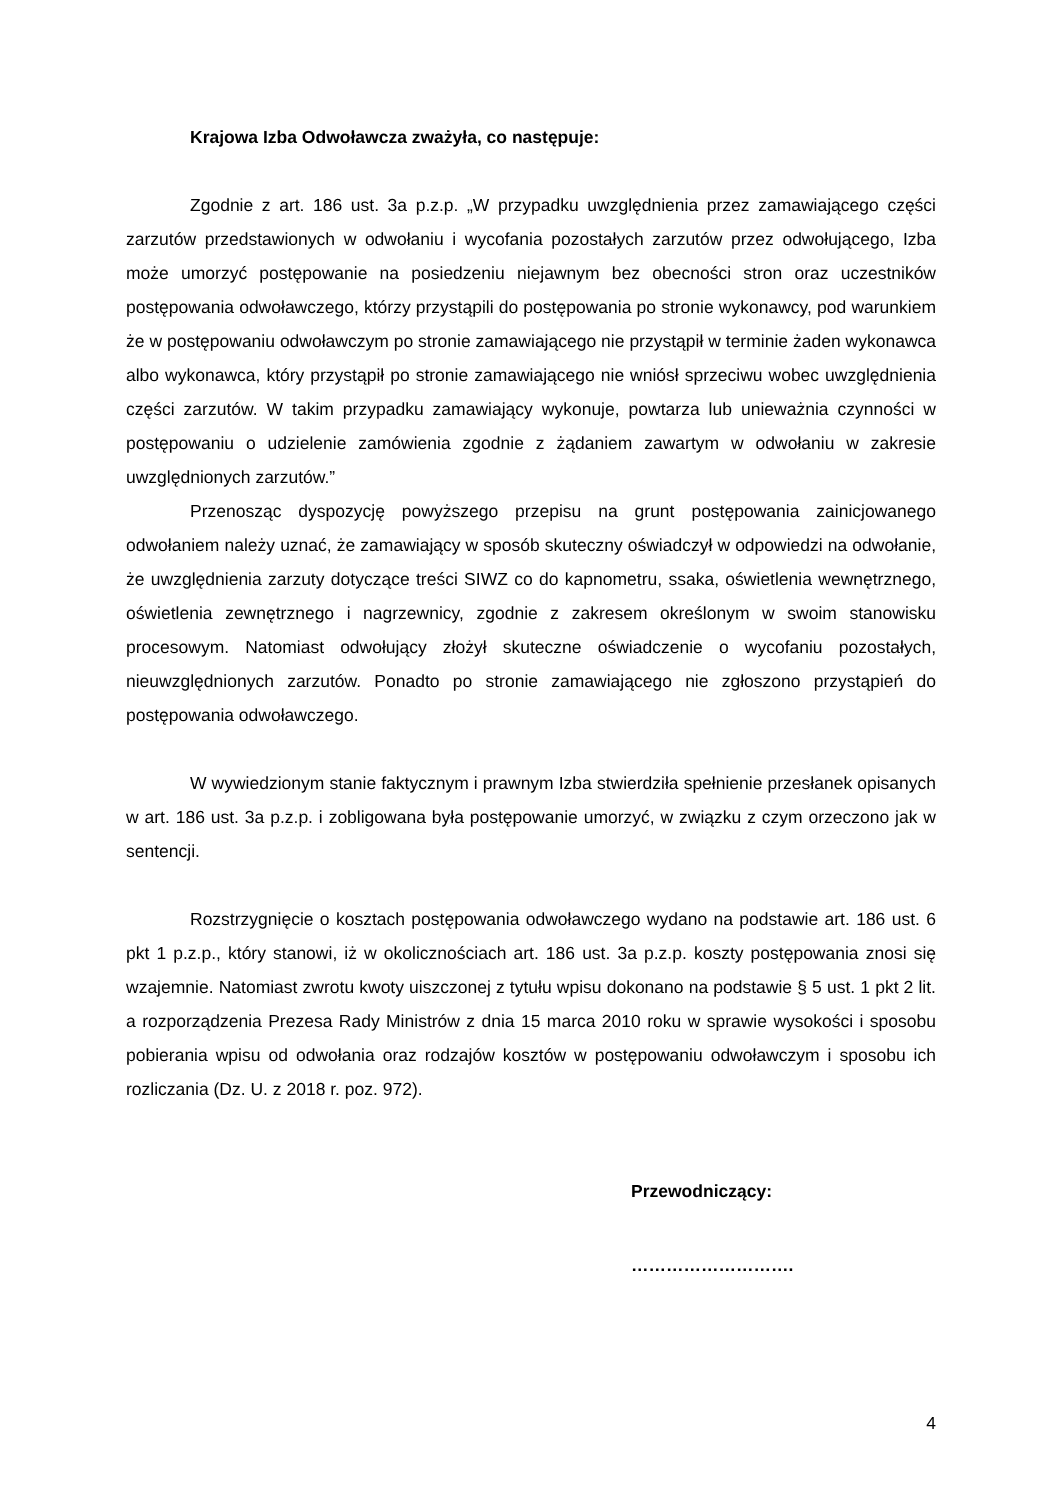Krajowa Izba Odwoławcza zważyła, co następuje:
Zgodnie z art. 186 ust. 3a p.z.p. „W przypadku uwzględnienia przez zamawiającego części zarzutów przedstawionych w odwołaniu i wycofania pozostałych zarzutów przez odwołującego, Izba może umorzyć postępowanie na posiedzeniu niejawnym bez obecności stron oraz uczestników postępowania odwoławczego, którzy przystąpili do postępowania po stronie wykonawcy, pod warunkiem że w postępowaniu odwoławczym po stronie zamawiającego nie przystąpił w terminie żaden wykonawca albo wykonawca, który przystąpił po stronie zamawiającego nie wniósł sprzeciwu wobec uwzględnienia części zarzutów. W takim przypadku zamawiający wykonuje, powtarza lub unieważnia czynności w postępowaniu o udzielenie zamówienia zgodnie z żądaniem zawartym w odwołaniu w zakresie uwzględnionych zarzutów.”
Przenosząc dyspozycję powyższego przepisu na grunt postępowania zainicjowanego odwołaniem należy uznać, że zamawiający w sposób skuteczny oświadczył w odpowiedzi na odwołanie, że uwzględnienia zarzuty dotyczące treści SIWZ co do kapnometru, ssaka, oświetlenia wewnętrznego, oświetlenia zewnętrznego i nagrzewnicy, zgodnie z zakresem określonym w swoim stanowisku procesowym. Natomiast odwołujący złożył skuteczne oświadczenie o wycofaniu pozostałych, nieuwzględnionych zarzutów. Ponadto po stronie zamawiającego nie zgłoszono przystąpień do postępowania odwoławczego.
W wywiedzionym stanie faktycznym i prawnym Izba stwierdziła spełnienie przesłanek opisanych w art. 186 ust. 3a p.z.p. i zobligowana była postępowanie umorzyć, w związku z czym orzeczono jak w sentencji.
Rozstrzygnięcie o kosztach postępowania odwoławczego wydano na podstawie art. 186 ust. 6 pkt 1 p.z.p., który stanowi, iż w okolicznościach art. 186 ust. 3a p.z.p. koszty postępowania znosi się wzajemnie. Natomiast zwrotu kwoty uiszczonej z tytułu wpisu dokonano na podstawie § 5 ust. 1 pkt 2 lit. a rozporządzenia Prezesa Rady Ministrów z dnia 15 marca 2010 roku w sprawie wysokości i sposobu pobierania wpisu od odwołania oraz rodzajów kosztów w postępowaniu odwoławczym i sposobu ich rozliczania (Dz. U. z 2018 r. poz. 972).
Przewodniczący:
……………………….
4